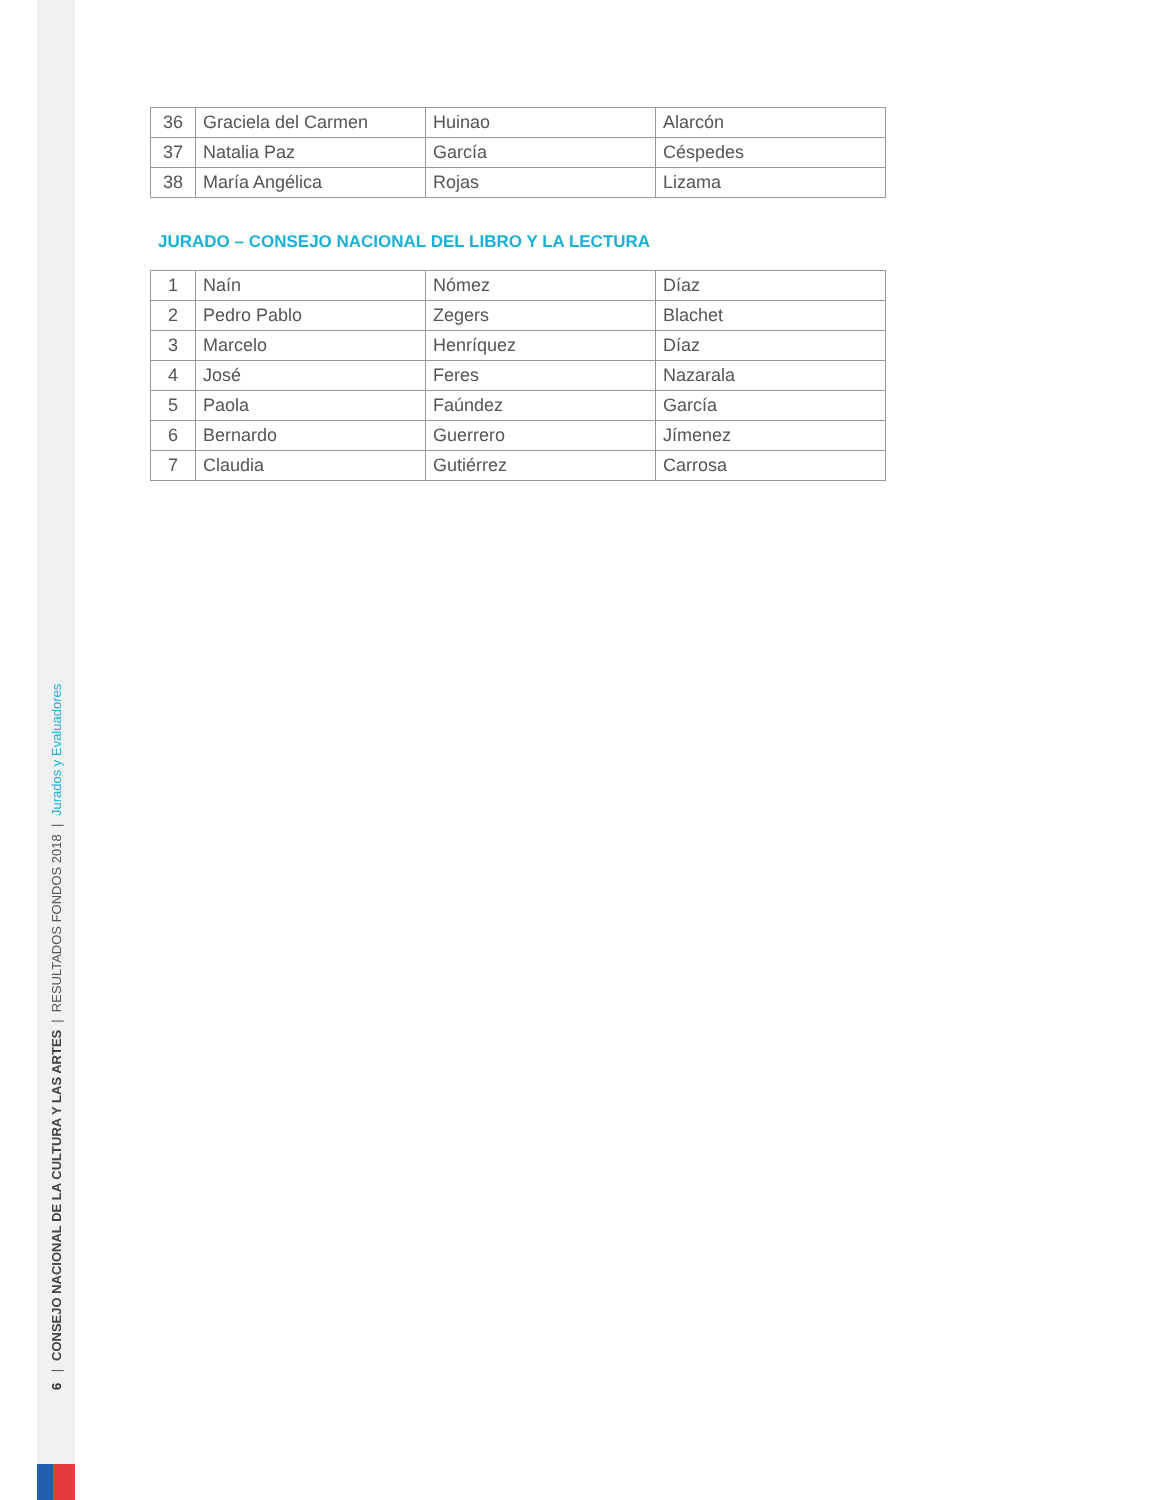6 | CONSEJO NACIONAL DE LA CULTURA Y LAS ARTES | RESULTADOS FONDOS 2018 | Jurados y Evaluadores
| 36 | Graciela del Carmen | Huinao | Alarcón |
| 37 | Natalia Paz | García | Céspedes |
| 38 | María Angélica | Rojas | Lizama |
JURADO – CONSEJO NACIONAL DEL LIBRO Y LA LECTURA
| 1 | Naín | Nómez | Díaz |
| 2 | Pedro Pablo | Zegers | Blachet |
| 3 | Marcelo | Henríquez | Díaz |
| 4 | José | Feres | Nazarala |
| 5 | Paola | Faúndez | García |
| 6 | Bernardo | Guerrero | Jímenez |
| 7 | Claudia | Gutiérrez | Carrosa |